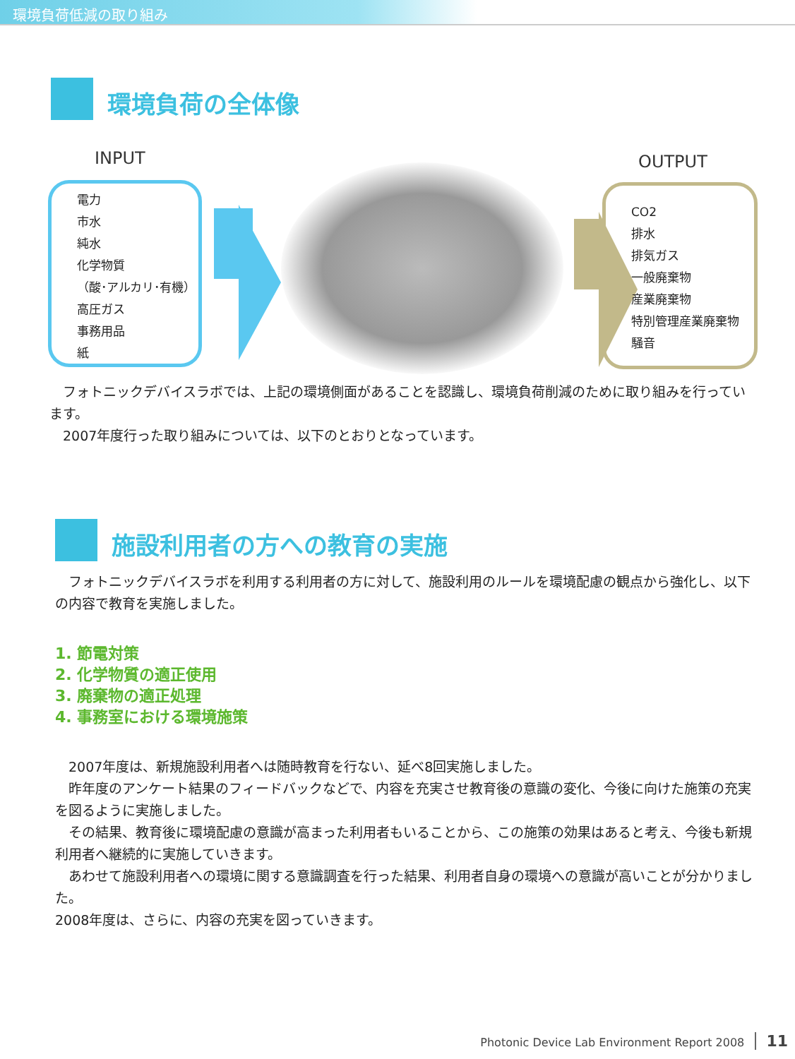環境負荷低減の取り組み
環境負荷の全体像
INPUT
電力
市水
純水
化学物質
（酸･アルカリ･有機）
高圧ガス
事務用品
紙
OUTPUT
CO2
排水
排気ガス
一般廃棄物
産業廃棄物
特別管理産業廃棄物
騒音
　フォトニックデバイスラボでは、上記の環境側面があることを認識し、環境負荷削減のために取り組みを行っています。
　2007年度行った取り組みについては、以下のとおりとなっています。
施設利用者の方への教育の実施
　フォトニックデバイスラボを利用する利用者の方に対して、施設利用のルールを環境配慮の観点から強化し、以下の内容で教育を実施しました。
1. 節電対策
2. 化学物質の適正使用
3. 廃棄物の適正処理
4. 事務室における環境施策
　2007年度は、新規施設利用者へは随時教育を行ない、延べ8回実施しました。
　昨年度のアンケート結果のフィードバックなどで、内容を充実させ教育後の意識の変化、今後に向けた施策の充実を図るように実施しました。
　その結果、教育後に環境配慮の意識が高まった利用者もいることから、この施策の効果はあると考え、今後も新規利用者へ継続的に実施していきます。
　あわせて施設利用者への環境に関する意識調査を行った結果、利用者自身の環境への意識が高いことが分かりました。
2008年度は、さらに、内容の充実を図っていきます。
Photonic Device Lab Environment Report 2008 11